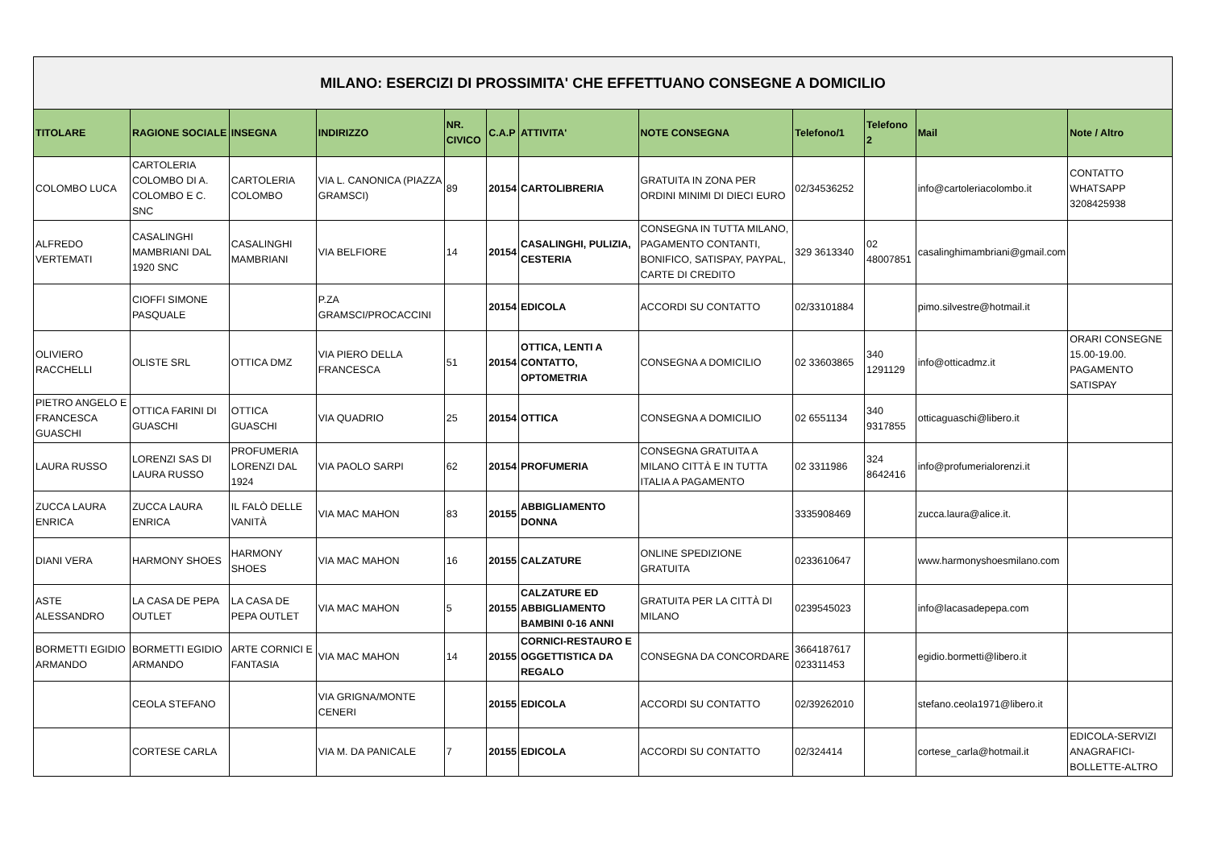| MILANO: ESERCIZI DI PROSSIMITA' CHE EFFETTUANO CONSEGNE A DOMICILIO | | | | | | | | | | | |
| TITOLARE | RAGIONE SOCIALE | INSEGNA | INDIRIZZO | NR. CIVICO | C.A.P | ATTIVITA' | NOTE CONSEGNA | Telefono/1 | Telefono 2 | Mail | Note / Altro |
| COLOMBO LUCA | CARTOLERIA COLOMBO DI A. COLOMBO E C. SNC | CARTOLERIA COLOMBO | VIA L. CANONICA (PIAZZA GRAMSCI) | 89 | 20154 | CARTOLIBRERIA | GRATUITA IN ZONA PER ORDINI MINIMI DI DIECI EURO | 02/34536252 | | info@cartoleriacolombo.it | CONTATTO WHATSAPP 3208425938 |
| ALFREDO VERTEMATI | CASALINGHI MAMBRIANI DAL 1920 SNC | CASALINGHI MAMBRIANI | VIA BELFIORE | 14 | 20154 | CASALINGHI, PULIZIA, CESTERIA | CONSEGNA IN TUTTA MILANO, PAGAMENTO CONTANTI, BONIFICO, SATISPAY, PAYPAL, CARTE DI CREDITO | 329 3613340 | 02 48007851 | casalinghimambriani@gmail.com | |
| | CIOFFI SIMONE PASQUALE | | P.ZA GRAMSCI/PROCACCINI | | 20154 | EDICOLA | ACCORDI SU CONTATTO | 02/33101884 | | pimo.silvestre@hotmail.it | |
| OLIVIERO RACCHELLI | OLISTE SRL | OTTICA DMZ | VIA PIERO DELLA FRANCESCA | 51 | 20154 | OTTICA, LENTI A CONTATTO, OPTOMETRIA | CONSEGNA A DOMICILIO | 02 33603865 | 340 1291129 | info@otticadmz.it | ORARI CONSEGNE 15.00-19.00. PAGAMENTO SATISPAY |
| PIETRO ANGELO E FRANCESCA GUASCHI | OTTICA FARINI DI GUASCHI | OTTICA GUASCHI | VIA QUADRIO | 25 | 20154 | OTTICA | CONSEGNA A DOMICILIO | 02 6551134 | 340 9317855 | otticaguaschi@libero.it | |
| LAURA RUSSO | LORENZI SAS DI LAURA RUSSO | PROFUMERIA LORENZI DAL 1924 | VIA PAOLO SARPI | 62 | 20154 | PROFUMERIA | CONSEGNA GRATUITA A MILANO CITTÀ E IN TUTTA ITALIA A PAGAMENTO | 02 3311986 | 324 8642416 | info@profumerialorenzi.it | |
| ZUCCA LAURA ENRICA | ZUCCA LAURA ENRICA | IL FALÒ DELLE VANITÀ | VIA MAC MAHON | 83 | 20155 | ABBIGLIAMENTO DONNA | | 3335908469 | | zucca.laura@alice.it. | |
| DIANI VERA | HARMONY SHOES | HARMONY SHOES | VIA MAC MAHON | 16 | 20155 | CALZATURE | ONLINE SPEDIZIONE GRATUITA | 0233610647 | | www.harmonyshoesmilano.com | |
| ASTE ALESSANDRO | LA CASA DE PEPA OUTLET | LA CASA DE PEPA OUTLET | VIA MAC MAHON | 5 | 20155 | CALZATURE ED ABBIGLIAMENTO BAMBINI 0-16 ANNI | GRATUITA PER LA CITTÀ DI MILANO | 0239545023 | | info@lacasadepepa.com | |
| BORMETTI EGIDIO ARMANDO | BORMETTI EGIDIO ARMANDO | ARTE CORNICI E FANTASIA | VIA MAC MAHON | 14 | 20155 | CORNICI-RESTAURO E OGGETTISTICA DA REGALO | CONSEGNA DA CONCORDARE | 3664187617 023311453 | | egidio.bormetti@libero.it | |
| | CEOLA STEFANO | | VIA GRIGNA/MONTE CENERI | | 20155 | EDICOLA | ACCORDI SU CONTATTO | 02/39262010 | | stefano.ceola1971@libero.it | |
| | CORTESE CARLA | | VIA M. DA PANICALE | 7 | 20155 | EDICOLA | ACCORDI SU CONTATTO | 02/324414 | | cortese_carla@hotmail.it | EDICOLA-SERVIZI ANAGRAFICI-BOLLETTE-ALTRO |